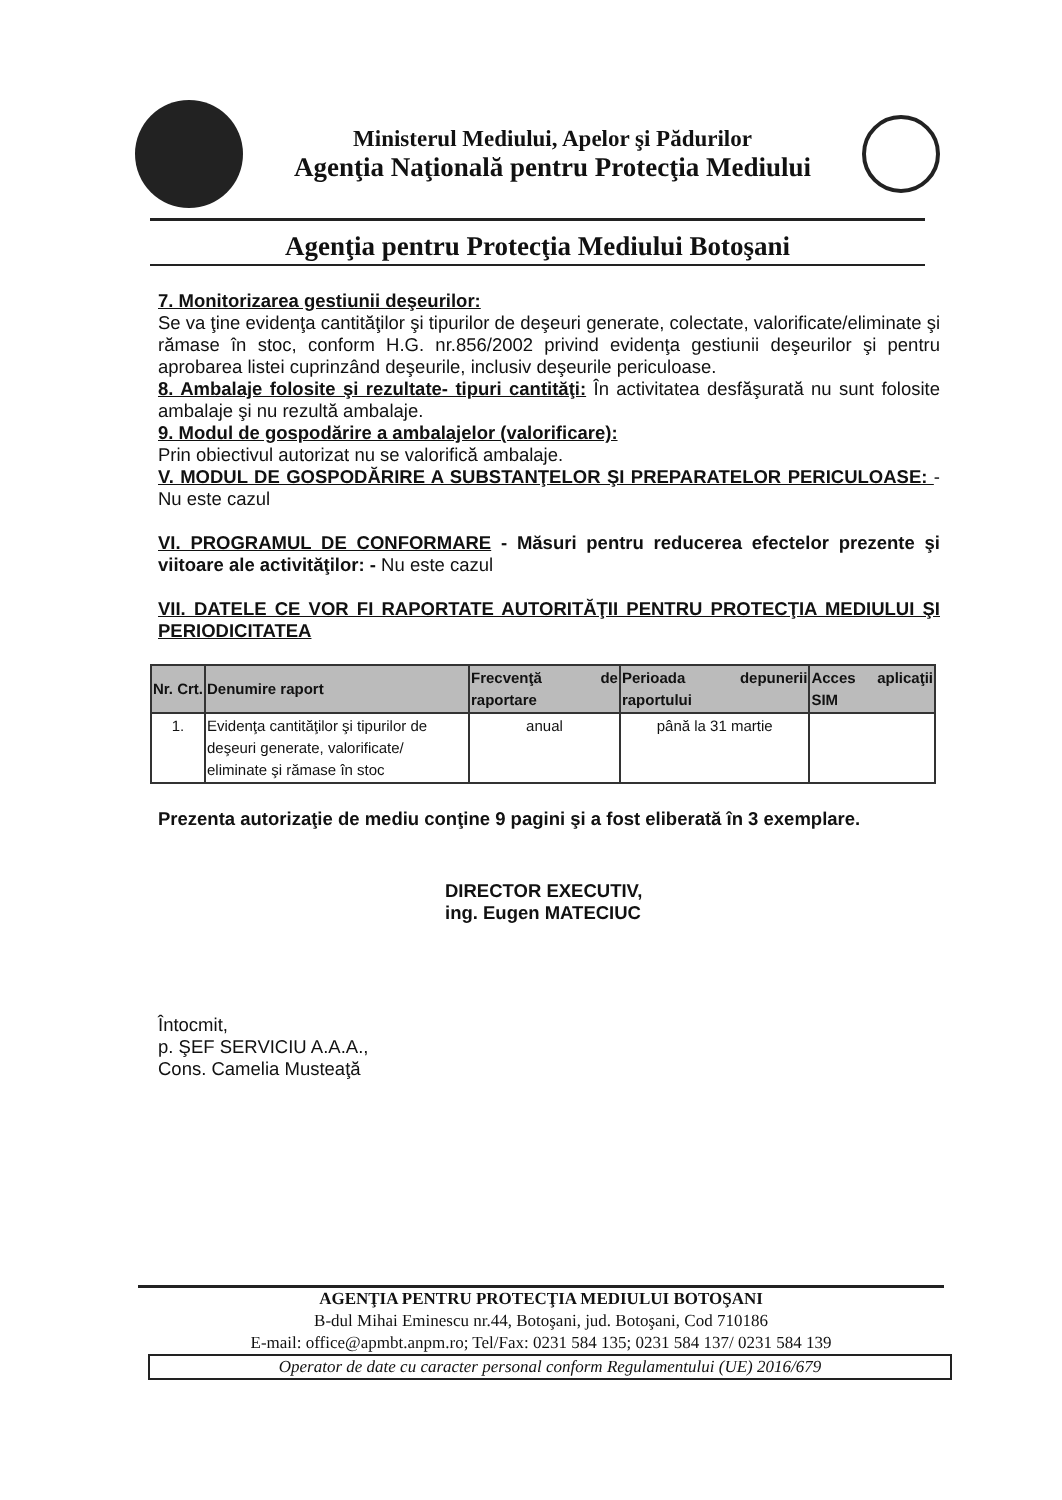Ministerul Mediului, Apelor şi Pădurilor
Agenţia Naţională pentru Protecţia Mediului
Agenţia pentru Protecţia Mediului Botoşani
7. Monitorizarea gestiunii deşeurilor:
Se va ţine evidenţa cantităţilor şi tipurilor de deşeuri generate, colectate, valorificate/eliminate şi rămase în stoc, conform H.G. nr.856/2002 privind evidenţa gestiunii deşeurilor şi pentru aprobarea listei cuprinzând deşeurile, inclusiv deşeurile periculoase.
8. Ambalaje folosite şi rezultate- tipuri cantităţi: În activitatea desfăşurată nu sunt folosite ambalaje şi nu rezultă ambalaje.
9. Modul de gospodărire a ambalajelor (valorificare):
Prin obiectivul autorizat nu se valorifică ambalaje.
V. MODUL DE GOSPODĂRIRE A SUBSTANŢELOR ŞI PREPARATELOR PERICULOASE: - Nu este cazul
VI. PROGRAMUL DE CONFORMARE - Măsuri pentru reducerea efectelor prezente şi viitoare ale activităţilor: - Nu este cazul
VII. DATELE CE VOR FI RAPORTATE AUTORITĂŢII PENTRU PROTECŢIA MEDIULUI ŞI PERIODICITATEA
| Nr. Crt. | Denumire raport | Frecvenţă de raportare | Perioada depunerii raportului | Acces aplicaţii SIM |
| --- | --- | --- | --- | --- |
| 1. | Evidenţa cantităţilor şi tipurilor de deşeuri generate, valorificate/ eliminate şi rămase în stoc | anual | până la 31 martie | |
Prezenta autorizaţie de mediu conţine 9 pagini şi a fost eliberată în 3 exemplare.
DIRECTOR EXECUTIV,
ing. Eugen MATECIUC
Întocmit,
p. ŞEF SERVICIU A.A.A.,
Cons. Camelia Musteaţă
AGENŢIA PENTRU PROTECŢIA MEDIULUI BOTOŞANI
B-dul Mihai Eminescu nr.44, Botoşani, jud. Botoşani, Cod 710186
E-mail: office@apmbt.anpm.ro; Tel/Fax: 0231 584 135; 0231 584 137/ 0231 584 139
Operator de date cu caracter personal conform Regulamentului (UE) 2016/679